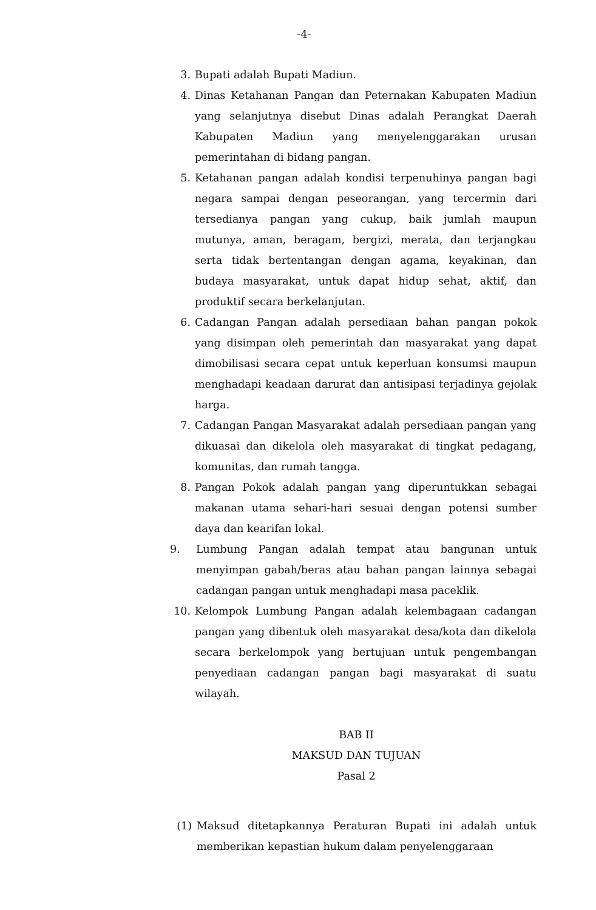-4-
3. Bupati adalah Bupati Madiun.
4. Dinas Ketahanan Pangan dan Peternakan Kabupaten Madiun yang selanjutnya disebut Dinas adalah Perangkat Daerah Kabupaten Madiun yang menyelenggarakan urusan pemerintahan di bidang pangan.
5. Ketahanan pangan adalah kondisi terpenuhinya pangan bagi negara sampai dengan peseorangan, yang tercermin dari tersedianya pangan yang cukup, baik jumlah maupun mutunya, aman, beragam, bergizi, merata, dan terjangkau serta tidak bertentangan dengan agama, keyakinan, dan budaya masyarakat, untuk dapat hidup sehat, aktif, dan produktif secara berkelanjutan.
6. Cadangan Pangan adalah persediaan bahan pangan pokok yang disimpan oleh pemerintah dan masyarakat yang dapat dimobilisasi secara cepat untuk keperluan konsumsi maupun menghadapi keadaan darurat dan antisipasi terjadinya gejolak harga.
7. Cadangan Pangan Masyarakat adalah persediaan pangan yang dikuasai dan dikelola oleh masyarakat di tingkat pedagang, komunitas, dan rumah tangga.
8. Pangan Pokok adalah pangan yang diperuntukkan sebagai makanan utama sehari-hari sesuai dengan potensi sumber daya dan kearifan lokal.
9. Lumbung Pangan adalah tempat atau bangunan untuk menyimpan gabah/beras atau bahan pangan lainnya sebagai cadangan pangan untuk menghadapi masa paceklik.
10. Kelompok Lumbung Pangan adalah kelembagaan cadangan pangan yang dibentuk oleh masyarakat desa/kota dan dikelola secara berkelompok yang bertujuan untuk pengembangan penyediaan cadangan pangan bagi masyarakat di suatu wilayah.
BAB II
MAKSUD DAN TUJUAN
Pasal 2
(1) Maksud ditetapkannya Peraturan Bupati ini adalah untuk memberikan kepastian hukum dalam penyelenggaraan